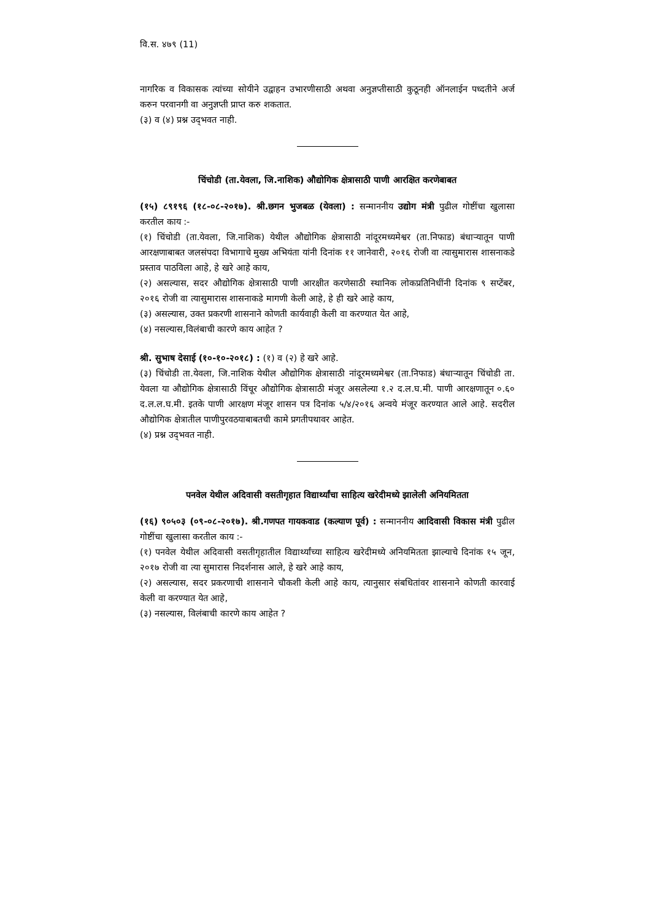वि.स. ४७९ (11)
नागरिक व विकासक त्यांच्या सोयीने उद्वाहन उभारणीसाठी अथवा अनुज्ञप्तीसाठी कुठूनही ऑनलाईन पध्दतीने अर्ज करुन परवानगी वा अनुज्ञप्ती प्राप्त करु शकतात.
(३) व (४) प्रश्न उद्‌भवत नाही.
चिंचोडी (ता.येवला, जि.नाशिक) औद्योगिक क्षेत्रासाठी पाणी आरक्षित करणेबाबत
(१५) ८९१९६ (१८-०८-२०१७). श्री.छगन भुजबळ (येवला) : सन्माननीय उद्योग मंत्री पुढील गोष्टींचा खुलासा करतील काय :-
(१) चिंचोडी (ता.येवला, जि.नाशिक) येथील औद्योगिक क्षेत्रासाठी नांदूरमध्यमेश्वर (ता.निफाड) बंधाऱ्यातून पाणी आरक्षणाबाबत जलसंपदा विभागाचे मुख्य अभियंता यांनी दिनांक ११ जानेवारी, २०१६ रोजी वा त्यासुमारास शासनाकडे प्रस्ताव पाठविला आहे, हे खरे आहे काय,
(२) असल्यास, सदर औद्योगिक क्षेत्रासाठी पाणी आरक्षीत करणेसाठी स्थानिक लोकप्रतिनिधींनी दिनांक ९ सप्टेंबर, २०१६ रोजी वा त्यासुमारास शासनाकडे मागणी केली आहे, हे ही खरे आहे काय,
(३) असल्यास, उक्त प्रकरणी शासनाने कोणती कार्यवाही केली वा करण्यात येत आहे,
(४) नसल्यास,विलंबाची कारणे काय आहेत ?
श्री. सुभाष देसाई (१०-१०-२०१८) : (१) व (२) हे खरे आहे.
(३) चिंचोडी ता.येवला, जि.नाशिक येथील औद्योगिक क्षेत्रासाठी नांदूरमध्यमेश्वर (ता.निफाड) बंधाऱ्यातून चिंचोडी ता. येवला या औद्योगिक क्षेत्रासाठी विंचूर औद्योगिक क्षेत्रासाठी मंजूर असलेल्या १.२ द.ल.घ.मी. पाणी आरक्षणातून ०.६० द.ल.ल.घ.मी. इतके पाणी आरक्षण मंजूर शासन पत्र दिनांक ५/४/२०१६ अन्वये मंजूर करण्यात आले आहे. सदरील औद्योगिक क्षेत्रातील पाणीपुरवठयाबाबतची कामे प्रगतीपथावर आहेत.
(४) प्रश्न उद्‌भवत नाही.
पनवेल येथील अदिवासी वसतीगृहात विद्यार्थ्यांचा साहित्य खरेदीमध्ये झालेली अनियमितता
(१६) ९०५०३ (०९-०८-२०१७). श्री.गणपत गायकवाड (कल्याण पूर्व) : सन्माननीय आदिवासी विकास मंत्री पुढील गोष्टींचा खुलासा करतील काय :-
(१) पनवेल येथील अदिवासी वसतीगृहातील विद्यार्थ्यांच्या साहित्य खरेदीमध्ये अनियमितता झाल्याचे दिनांक १५ जून, २०१७ रोजी वा त्या सुमारास निदर्शनास आले, हे खरे आहे काय,
(२) असल्यास, सदर प्रकरणाची शासनाने चौकशी केली आहे काय, त्यानुसार संबधितांवर शासनाने कोणती कारवाई केली वा करण्यात येत आहे,
(३) नसल्यास, विलंबाची कारणे काय आहेत ?